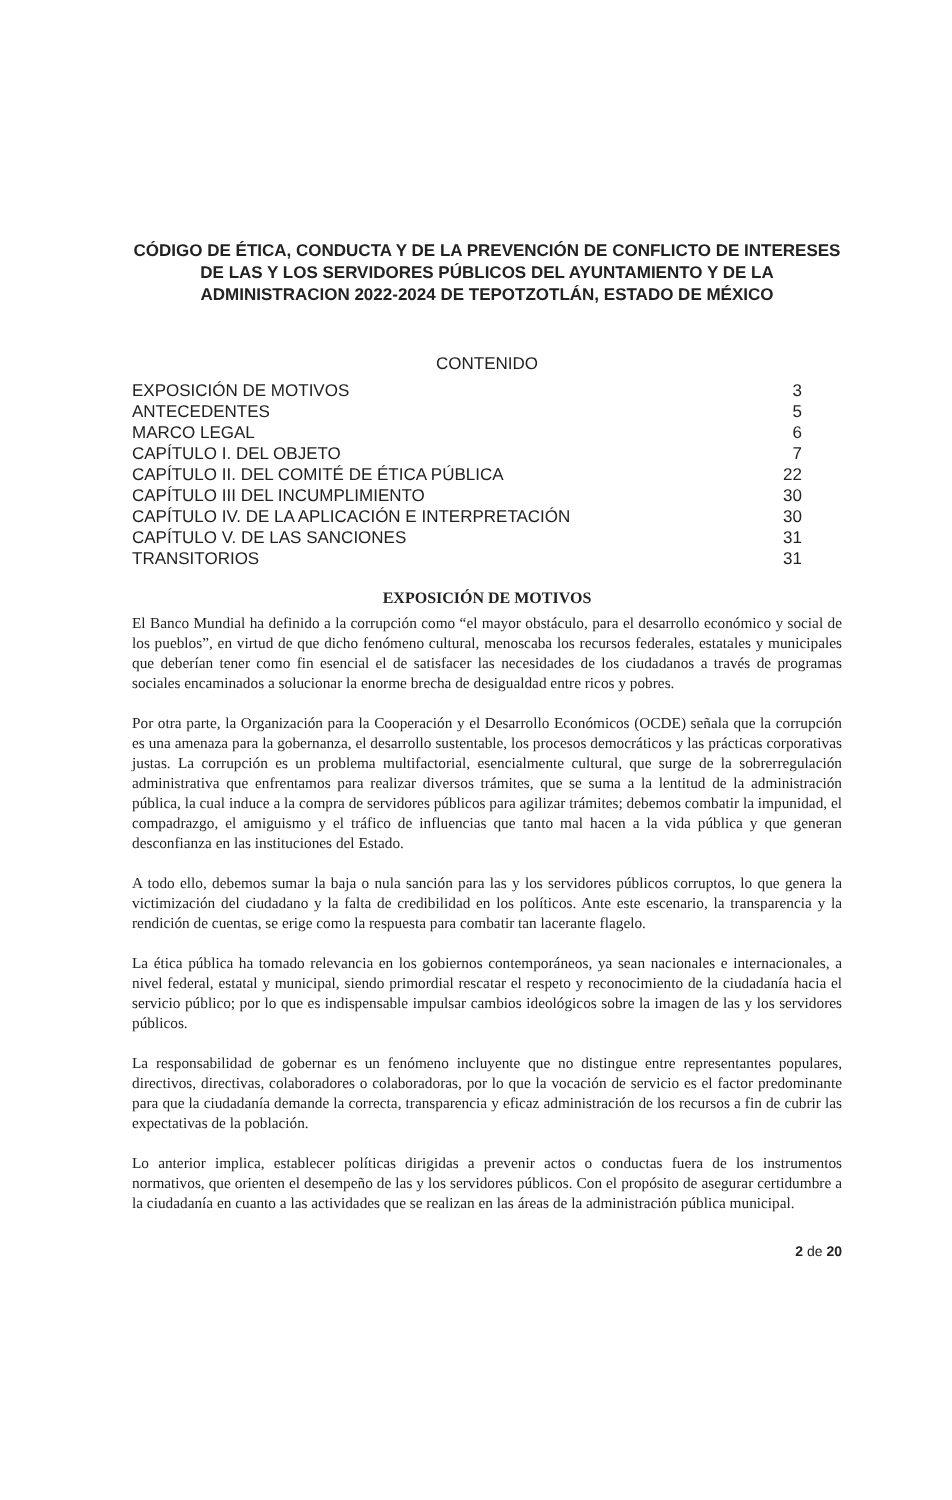CÓDIGO DE ÉTICA, CONDUCTA Y DE LA PREVENCIÓN DE CONFLICTO DE INTERESES DE LAS Y LOS SERVIDORES PÚBLICOS DEL AYUNTAMIENTO Y DE LA ADMINISTRACION 2022-2024 DE TEPOTZOTLÁN, ESTADO DE MÉXICO
CONTENIDO
| EXPOSICIÓN DE MOTIVOS | 3 |
| ANTECEDENTES | 5 |
| MARCO LEGAL | 6 |
| CAPÍTULO I. DEL OBJETO | 7 |
| CAPÍTULO II. DEL COMITÉ DE ÉTICA PÚBLICA | 22 |
| CAPÍTULO III DEL INCUMPLIMIENTO | 30 |
| CAPÍTULO IV. DE LA APLICACIÓN E INTERPRETACIÓN | 30 |
| CAPÍTULO V. DE LAS SANCIONES | 31 |
| TRANSITORIOS | 31 |
EXPOSICIÓN DE MOTIVOS
El Banco Mundial ha definido a la corrupción como “el mayor obstáculo, para el desarrollo económico y social de los pueblos”, en virtud de que dicho fenómeno cultural, menoscaba los recursos federales, estatales y municipales que deberían tener como fin esencial el de satisfacer las necesidades de los ciudadanos a través de programas sociales encaminados a solucionar la enorme brecha de desigualdad entre ricos y pobres.
Por otra parte, la Organización para la Cooperación y el Desarrollo Económicos (OCDE) señala que la corrupción es una amenaza para la gobernanza, el desarrollo sustentable, los procesos democráticos y las prácticas corporativas justas. La corrupción es un problema multifactorial, esencialmente cultural, que surge de la sobrerregulación administrativa que enfrentamos para realizar diversos trámites, que se suma a la lentitud de la administración pública, la cual induce a la compra de servidores públicos para agilizar trámites; debemos combatir la impunidad, el compadrazgo, el amiguismo y el tráfico de influencias que tanto mal hacen a la vida pública y que generan desconfianza en las instituciones del Estado.
A todo ello, debemos sumar la baja o nula sanción para las y los servidores públicos corruptos, lo que genera la victimización del ciudadano y la falta de credibilidad en los políticos. Ante este escenario, la transparencia y la rendición de cuentas, se erige como la respuesta para combatir tan lacerante flagelo.
La ética pública ha tomado relevancia en los gobiernos contemporáneos, ya sean nacionales e internacionales, a nivel federal, estatal y municipal, siendo primordial rescatar el respeto y reconocimiento de la ciudadanía hacia el servicio público; por lo que es indispensable impulsar cambios ideológicos sobre la imagen de las y los servidores públicos.
La responsabilidad de gobernar es un fenómeno incluyente que no distingue entre representantes populares, directivos, directivas, colaboradores o colaboradoras, por lo que la vocación de servicio es el factor predominante para que la ciudadanía demande la correcta, transparencia y eficaz administración de los recursos a fin de cubrir las expectativas de la población.
Lo anterior implica, establecer políticas dirigidas a prevenir actos o conductas fuera de los instrumentos normativos, que orienten el desempeño de las y los servidores públicos. Con el propósito de asegurar certidumbre a la ciudadanía en cuanto a las actividades que se realizan en las áreas de la administración pública municipal.
2 de 20